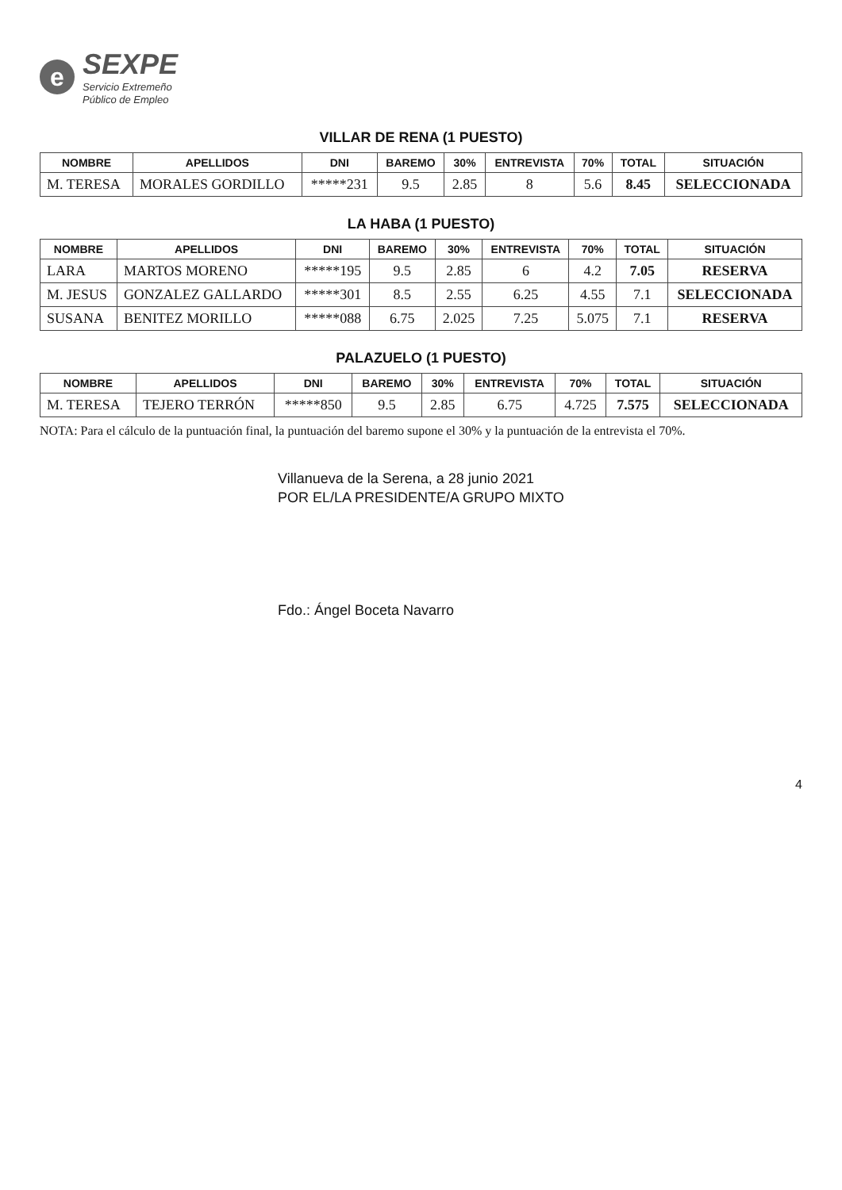e
SEXPE
Servicio Extremeño
Público de Empleo
VILLAR DE RENA (1 PUESTO)
| NOMBRE | APELLIDOS | DNI | BAREMO | 30% | ENTREVISTA | 70% | TOTAL | SITUACIÓN |
| --- | --- | --- | --- | --- | --- | --- | --- | --- |
| M. TERESA | MORALES GORDILLO | *****231 | 9.5 | 2.85 | 8 | 5.6 | 8.45 | SELECCIONADA |
LA HABA (1 PUESTO)
| NOMBRE | APELLIDOS | DNI | BAREMO | 30% | ENTREVISTA | 70% | TOTAL | SITUACIÓN |
| --- | --- | --- | --- | --- | --- | --- | --- | --- |
| LARA | MARTOS MORENO | *****195 | 9.5 | 2.85 | 6 | 4.2 | 7.05 | RESERVA |
| M. JESUS | GONZALEZ GALLARDO | *****301 | 8.5 | 2.55 | 6.25 | 4.55 | 7.1 | SELECCIONADA |
| SUSANA | BENITEZ MORILLO | *****088 | 6.75 | 2.025 | 7.25 | 5.075 | 7.1 | RESERVA |
PALAZUELO (1 PUESTO)
| NOMBRE | APELLIDOS | DNI | BAREMO | 30% | ENTREVISTA | 70% | TOTAL | SITUACIÓN |
| --- | --- | --- | --- | --- | --- | --- | --- | --- |
| M. TERESA | TEJERO TERRÓN | *****850 | 9.5 | 2.85 | 6.75 | 4.725 | 7.575 | SELECCIONADA |
NOTA: Para el cálculo de la puntuación final, la puntuación del baremo supone el 30% y la puntuación de la entrevista el 70%.
Villanueva de la Serena, a 28 junio 2021
POR EL/LA PRESIDENTE/A GRUPO MIXTO
Fdo.: Ángel Boceta Navarro
4